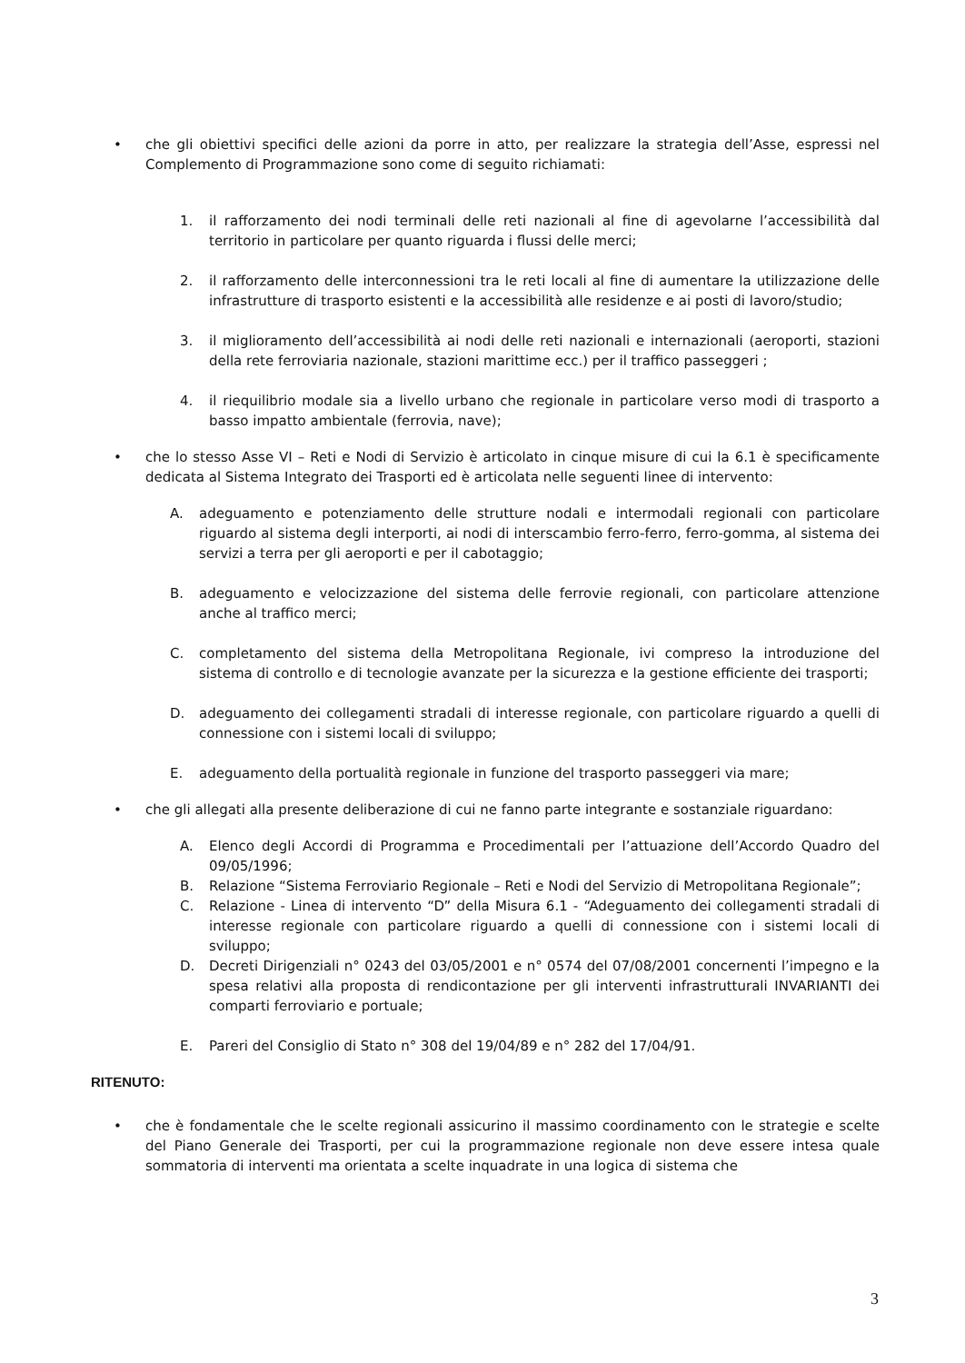• che gli obiettivi specifici delle azioni da porre in atto, per realizzare la strategia dell’Asse, espressi nel Complemento di Programmazione sono come di seguito richiamati:
1. il rafforzamento dei nodi terminali delle reti nazionali al fine di agevolarne l’accessibilità dal territorio in particolare per quanto riguarda i flussi delle merci;
2. il rafforzamento delle interconnessioni tra le reti locali al fine di aumentare la utilizzazione delle infrastrutture di trasporto esistenti e la accessibilità alle residenze e ai posti di lavoro/studio;
3. il miglioramento dell’accessibilità ai nodi delle reti nazionali e internazionali (aeroporti, stazioni della rete ferroviaria nazionale, stazioni marittime ecc.) per il traffico passeggeri ;
4. il riequilibrio modale sia a livello urbano che regionale in particolare verso modi di trasporto a basso impatto ambientale (ferrovia, nave);
• che lo stesso Asse VI – Reti e Nodi di Servizio è articolato in cinque misure di cui la 6.1 è specificamente dedicata al Sistema Integrato dei Trasporti ed è articolata nelle seguenti linee di intervento:
A. adeguamento e potenziamento delle strutture nodali e intermodali regionali con particolare riguardo al sistema degli interporti, ai nodi di interscambio ferro-ferro, ferro-gomma, al sistema dei servizi a terra per gli aeroporti e per il cabotaggio;
B. adeguamento e velocizzazione del sistema delle ferrovie regionali, con particolare attenzione anche al traffico merci;
C. completamento del sistema della Metropolitana Regionale, ivi compreso la introduzione del sistema di controllo e di tecnologie avanzate per la sicurezza e la gestione efficiente dei trasporti;
D. adeguamento dei collegamenti stradali di interesse regionale, con particolare riguardo a quelli di connessione con i sistemi locali di sviluppo;
E. adeguamento della portualità regionale in funzione del trasporto passeggeri via mare;
• che gli allegati alla presente deliberazione di cui ne fanno parte integrante e sostanziale riguardano:
A. Elenco degli Accordi di Programma e Procedimentali per l’attuazione dell’Accordo Quadro del 09/05/1996;
B. Relazione “Sistema Ferroviario Regionale – Reti e Nodi del Servizio di Metropolitana Regionale”;
C. Relazione - Linea di intervento “D” della Misura 6.1 - “Adeguamento dei collegamenti stradali di interesse regionale con particolare riguardo a quelli di connessione con i sistemi locali di sviluppo;
D. Decreti Dirigenziali n° 0243 del 03/05/2001 e n° 0574 del 07/08/2001 concernenti l’impegno e la spesa relativi alla proposta di rendicontazione per gli interventi infrastrutturali INVARIANTI dei comparti ferroviario e portuale;
E. Pareri del Consiglio di Stato n° 308 del 19/04/89 e n° 282 del 17/04/91.
RITENUTO:
• che è fondamentale che le scelte regionali assicurino il massimo coordinamento con le strategie e scelte del Piano Generale dei Trasporti, per cui la programmazione regionale non deve essere intesa quale sommatoria di interventi ma orientata a scelte inquadrate in una logica di sistema che
3